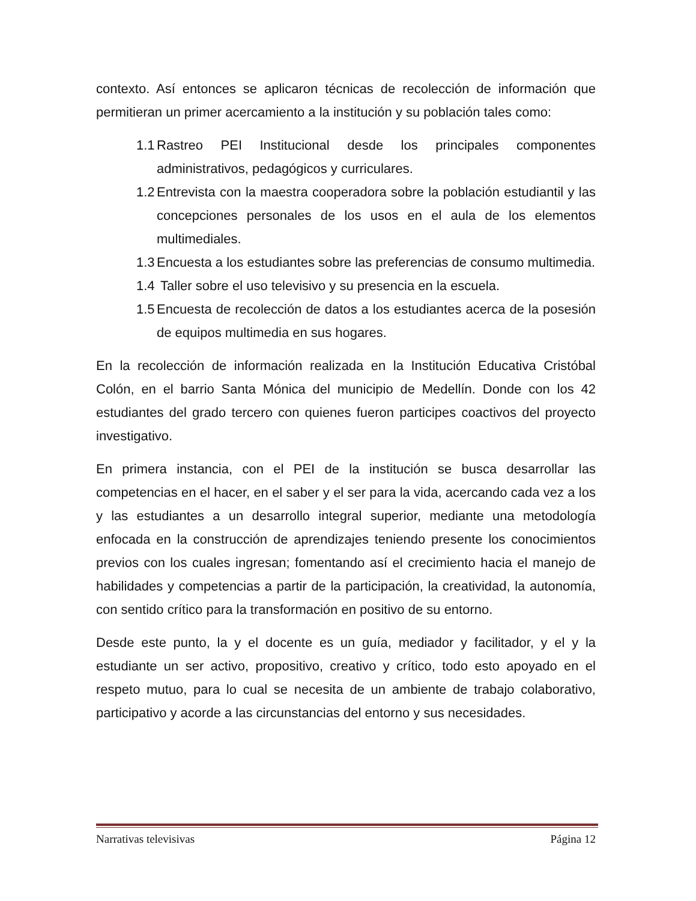contexto. Así entonces se aplicaron técnicas de recolección de información que permitieran un primer acercamiento a la institución y su población tales como:
1.1 Rastreo PEI Institucional desde los principales componentes administrativos, pedagógicos y curriculares.
1.2 Entrevista con la maestra cooperadora sobre la población estudiantil y las concepciones personales de los usos en el aula de los elementos multimediales.
1.3 Encuesta a los estudiantes sobre las preferencias de consumo multimedia.
1.4 Taller sobre el uso televisivo y su presencia en la escuela.
1.5 Encuesta de recolección de datos a los estudiantes acerca de la posesión de equipos multimedia en sus hogares.
En la recolección de información realizada en la Institución Educativa Cristóbal Colón, en el barrio Santa Mónica del municipio de Medellín. Donde con los 42 estudiantes del grado tercero con quienes fueron participes coactivos del proyecto investigativo.
En primera instancia, con el PEI de la institución se busca desarrollar las competencias en el hacer, en el saber y el ser para la vida, acercando cada vez a los y las estudiantes a un desarrollo integral superior, mediante una metodología enfocada en la construcción de aprendizajes teniendo presente los conocimientos previos con los cuales ingresan; fomentando así el crecimiento hacia el manejo de habilidades y competencias a partir de la participación, la creatividad, la autonomía, con sentido crítico para la transformación en positivo de su entorno.
Desde este punto, la y el docente es un guía, mediador y facilitador, y el y la estudiante un ser activo, propositivo, creativo y crítico, todo esto apoyado en el respeto mutuo, para lo cual se necesita de un ambiente de trabajo colaborativo, participativo y acorde a las circunstancias del entorno y sus necesidades.
Narrativas televisivas Página 12